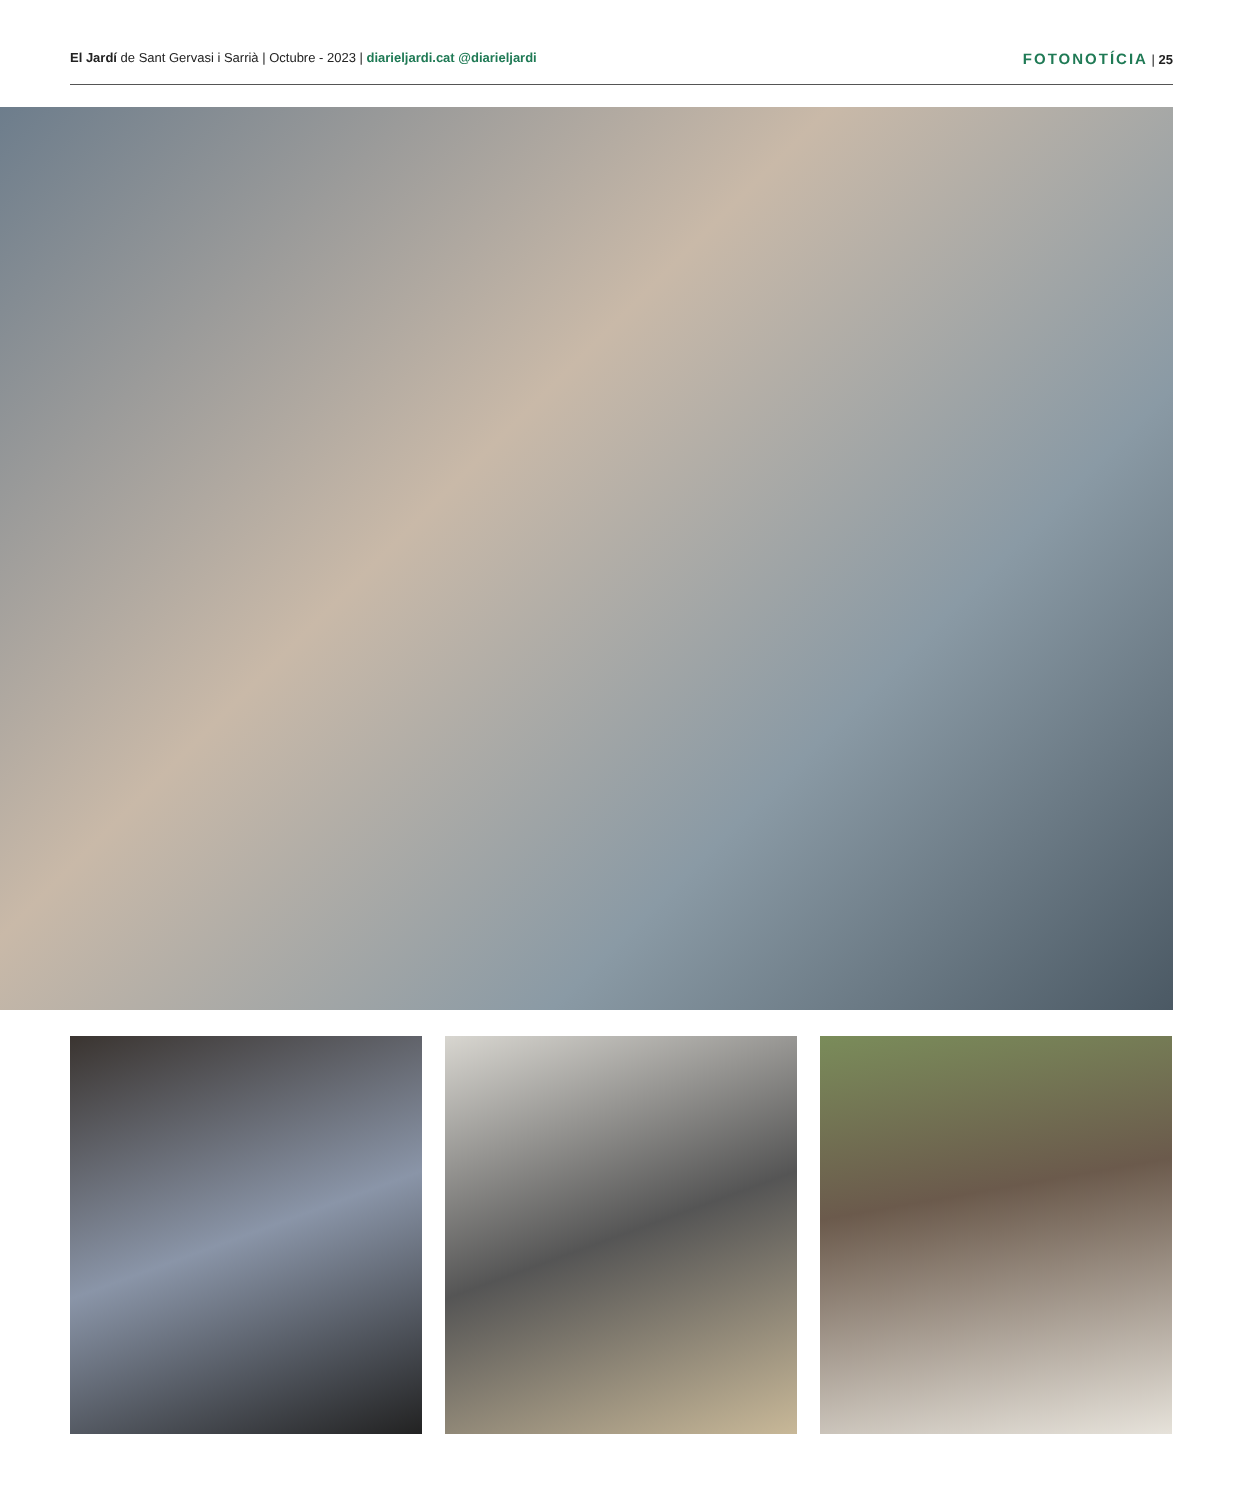El Jardí de Sant Gervasi i Sarrià | Octubre - 2023 | diarieljardi.cat @diarieljardi
FOTONOTÍCIA | 25